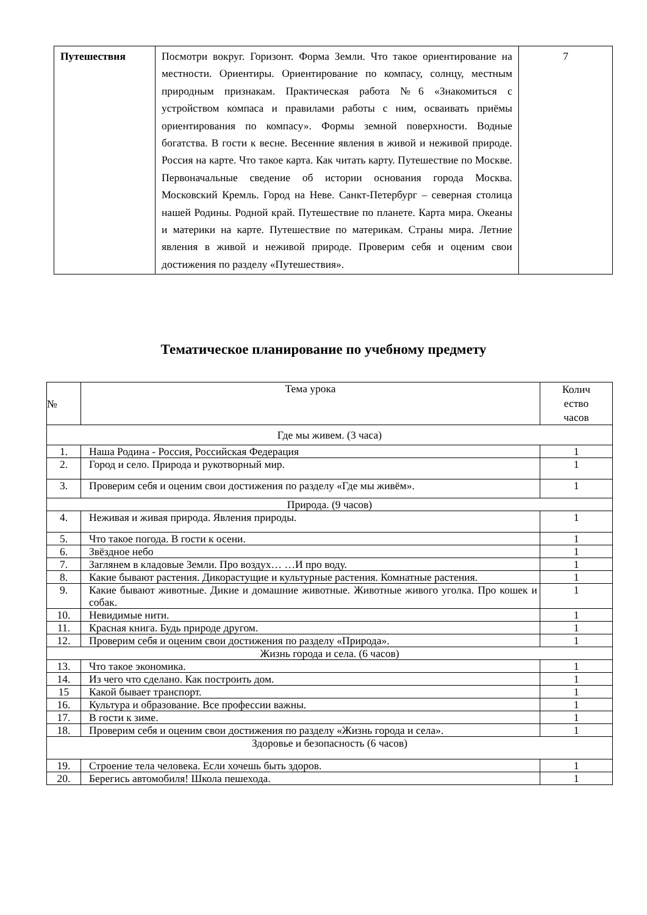| Путешествия | Посмотри вокруг. Горизонт. Форма Земли. Что такое ориентирование на местности. Ориентиры. Ориентирование по компасу, солнцу, местным природным признакам. Практическая работа №6 «Знакомиться с устройством компаса и правилами работы с ним, осваивать приёмы ориентирования по компасу». Формы земной поверхности. Водные богатства. В гости к весне. Весенние явления в живой и неживой природе. Россия на карте. Что такое карта. Как читать карту. Путешествие по Москве. Первоначальные сведение об истории основания города Москва. Московский Кремль. Город на Неве. Санкт-Петербург – северная столица нашей Родины. Родной край. Путешествие по планете. Карта мира. Океаны и материки на карте. Путешествие по материкам. Страны мира. Летние явления в живой и неживой природе. Проверим себя и оценим свои достижения по разделу «Путешествия». | 7 |
Тематическое планирование по учебному предмету
| № | Тема урока | Колич ество часов |
| --- | --- | --- |
| Где мы живем. (3 часа) | | |
| 1. | Наша Родина - Россия, Российская Федерация | 1 |
| 2. | Город и село. Природа и рукотворный мир. | 1 |
| 3. | Проверим себя и оценим свои достижения по разделу «Где мы живём». | 1 |
| Природа. (9 часов) | | |
| 4. | Неживая и живая природа. Явления природы. | 1 |
| 5. | Что такое погода. В гости к осени. | 1 |
| 6. | Звёздное небо | 1 |
| 7. | Заглянем в кладовые Земли. Про воздух… …И про воду. | 1 |
| 8. | Какие бывают растения. Дикорастущие и культурные растения. Комнатные растения. | 1 |
| 9. | Какие бывают животные. Дикие и домашние животные. Животные живого уголка. Про кошек и собак. | 1 |
| 10. | Невидимые нити. | 1 |
| 11. | Красная книга. Будь природе другом. | 1 |
| 12. | Проверим себя и оценим свои достижения по разделу «Природа». | 1 |
| Жизнь города и села. (6 часов) | | |
| 13. | Что такое экономика. | 1 |
| 14. | Из чего что сделано. Как построить дом. | 1 |
| 15 | Какой бывает транспорт. | 1 |
| 16. | Культура и образование. Все профессии важны. | 1 |
| 17. | В гости к зиме. | 1 |
| 18. | Проверим себя и оценим свои достижения по разделу «Жизнь города и села». | 1 |
| Здоровье и безопасность (6 часов) | | |
| 19. | Строение тела человека. Если хочешь быть здоров. | 1 |
| 20. | Берегись автомобиля! Школа пешехода. | 1 |